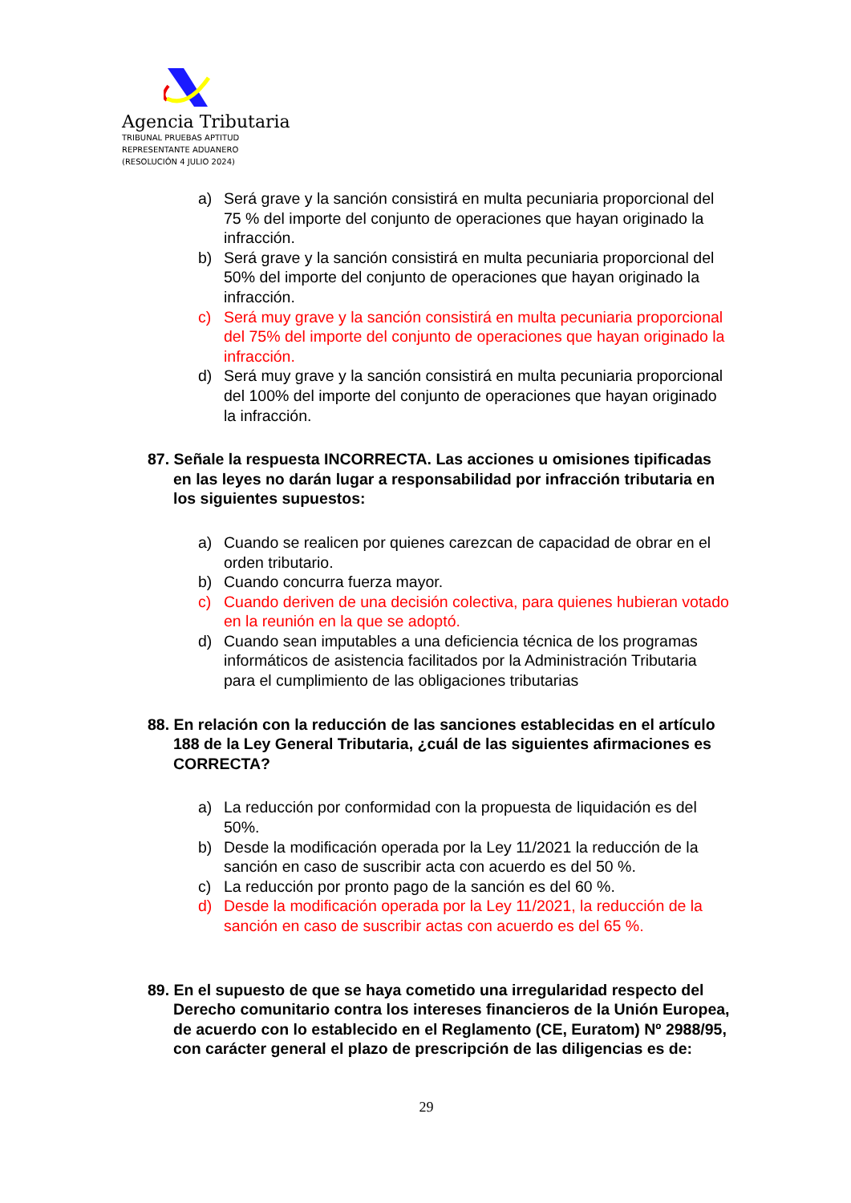Agencia Tributaria
TRIBUNAL PRUEBAS APTITUD
REPRESENTANTE ADUANERO
(RESOLUCIÓN 4 JULIO 2024)
a) Será grave y la sanción consistirá en multa pecuniaria proporcional del 75 % del importe del conjunto de operaciones que hayan originado la infracción.
b) Será grave y la sanción consistirá en multa pecuniaria proporcional del 50% del importe del conjunto de operaciones que hayan originado la infracción.
c) Será muy grave y la sanción consistirá en multa pecuniaria proporcional del 75% del importe del conjunto de operaciones que hayan originado la infracción.
d) Será muy grave y la sanción consistirá en multa pecuniaria proporcional del 100% del importe del conjunto de operaciones que hayan originado la infracción.
87. Señale la respuesta INCORRECTA. Las acciones u omisiones tipificadas en las leyes no darán lugar a responsabilidad por infracción tributaria en los siguientes supuestos:
a) Cuando se realicen por quienes carezcan de capacidad de obrar en el orden tributario.
b) Cuando concurra fuerza mayor.
c) Cuando deriven de una decisión colectiva, para quienes hubieran votado en la reunión en la que se adoptó.
d) Cuando sean imputables a una deficiencia técnica de los programas informáticos de asistencia facilitados por la Administración Tributaria para el cumplimiento de las obligaciones tributarias
88. En relación con la reducción de las sanciones establecidas en el artículo 188 de la Ley General Tributaria, ¿cuál de las siguientes afirmaciones es CORRECTA?
a) La reducción por conformidad con la propuesta de liquidación es del 50%.
b) Desde la modificación operada por la Ley 11/2021 la reducción de la sanción en caso de suscribir acta con acuerdo es del 50 %.
c) La reducción por pronto pago de la sanción es del 60 %.
d) Desde la modificación operada por la Ley 11/2021, la reducción de la sanción en caso de suscribir actas con acuerdo es del 65 %.
89. En el supuesto de que se haya cometido una irregularidad respecto del Derecho comunitario contra los intereses financieros de la Unión Europea, de acuerdo con lo establecido en el Reglamento (CE, Euratom) Nº 2988/95, con carácter general el plazo de prescripción de las diligencias es de:
29